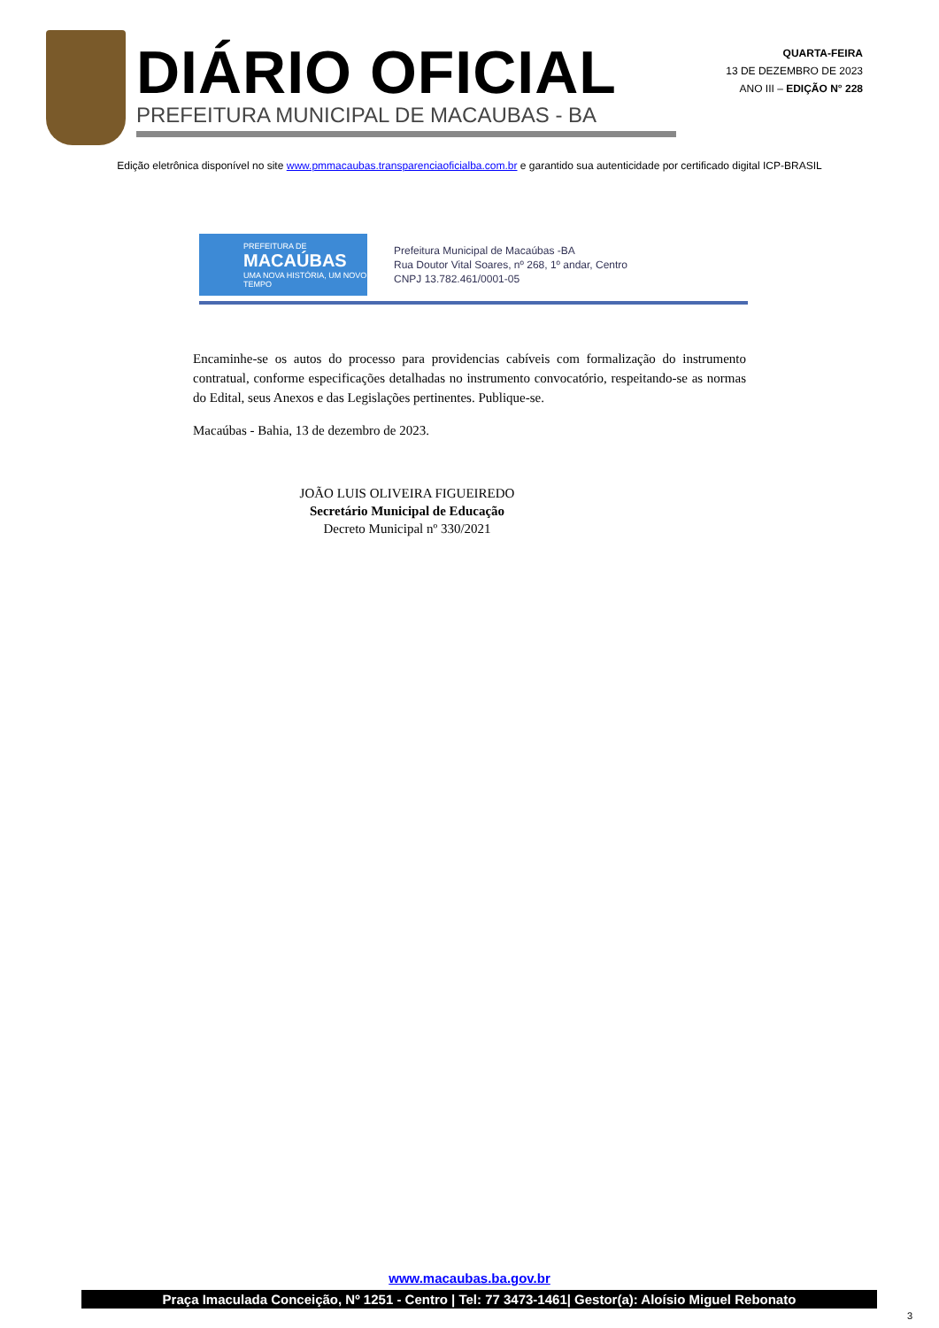DIÁRIO OFICIAL
PREFEITURA MUNICIPAL DE MACAUBAS - BA
QUARTA-FEIRA
13 DE DEZEMBRO DE 2023
ANO III – EDIÇÃO N° 228
Edição eletrônica disponível no site www.pmmacaubas.transparenciaoficialba.com.br e garantido sua autenticidade por certificado digital ICP-BRASIL
PREFEITURA DE
MACAÚBAS
UMA NOVA HISTÓRIA, UM NOVO TEMPO
Prefeitura Municipal de Macaúbas -BA
Rua Doutor Vital Soares, nº 268, 1º andar, Centro
CNPJ 13.782.461/0001-05
Encaminhe-se os autos do processo para providencias cabíveis com formalização do instrumento contratual, conforme especificações detalhadas no instrumento convocatório, respeitando-se as normas do Edital, seus Anexos e das Legislações pertinentes. Publique-se.
Macaúbas - Bahia, 13 de dezembro de 2023.
JOÃO LUIS OLIVEIRA FIGUEIREDO
Secretário Municipal de Educação
Decreto Municipal nº 330/2021
www.macaubas.ba.gov.br
Praça Imaculada Conceição, Nº 1251 - Centro | Tel: 77 3473-1461| Gestor(a): Aloísio Miguel Rebonato
3